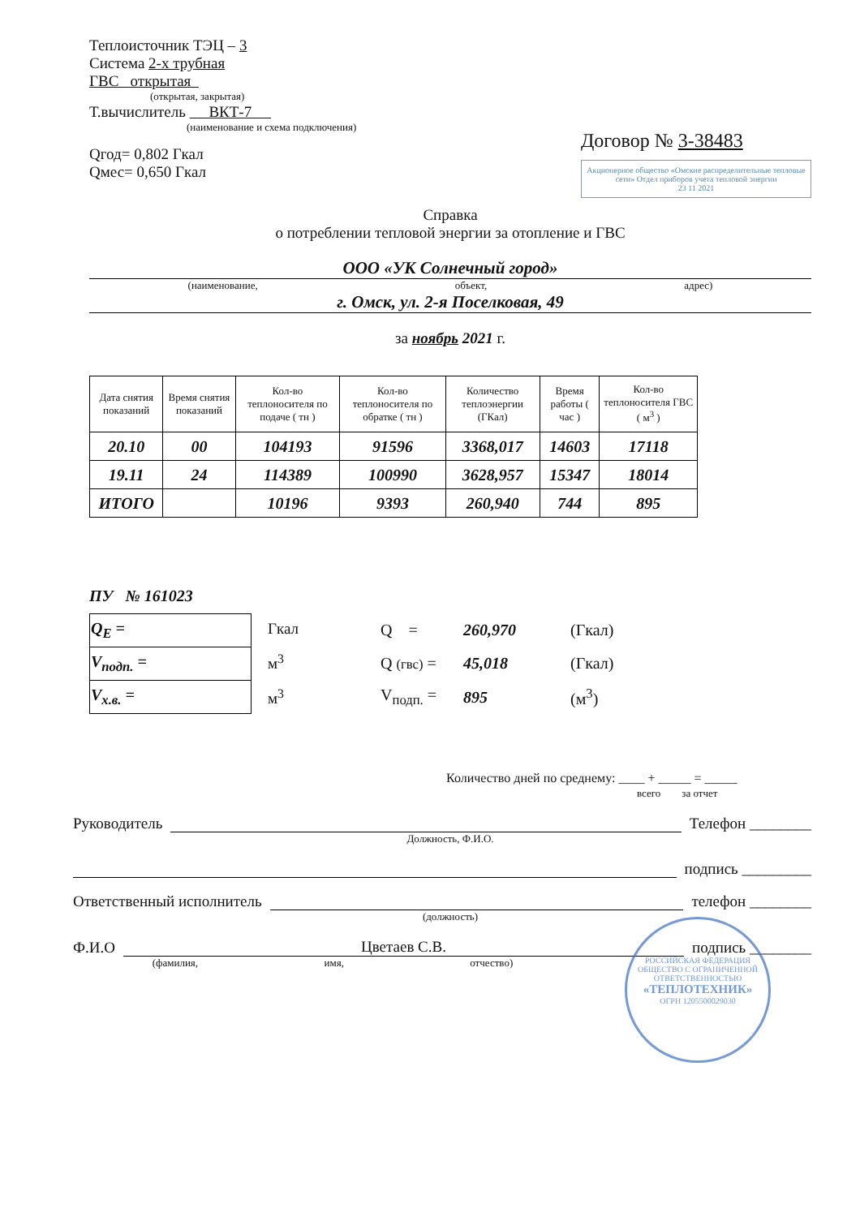Теплоисточник ТЭЦ – 3
Система 2-х трубная
ГВС открытая
(открытая, закрытая)
Т.вычислитель ВКТ-7
(наименование и схема подключения)
Qгод= 0,802 Гкал
Qмес= 0,650 Гкал
Договор № 3-38483
Акционерное общество «Омские распределительные тепловые сети» Отдел приборов учета тепловой энергии
23 11 2021
Справка
о потреблении тепловой энергии за отопление и ГВС
ООО «УК Солнечный город»
(наименование, объект, адрес)
г. Омск, ул. 2-я Поселковая, 49
за ноябрь 2021 г.
| Дата снятия показаний | Время снятия показаний | Кол-во теплоносителя по подаче ( тн ) | Кол-во теплоносителя по обратке ( тн ) | Количество теплоэнергии (ГКал) | Время работы ( час ) | Кол-во теплоносителя ГВС ( м<sup>3</sup> ) |
| --- | --- | --- | --- | --- | --- | --- |
| 20.10 | 00 | 104193 | 91596 | 3368,017 | 14603 | 17118 |
| 19.11 | 24 | 114389 | 100990 | 3628,957 | 15347 | 18014 |
| ИТОГО | | 10196 | 9393 | 260,940 | 744 | 895 |
ПУ № 161023
| Q<sub>E</sub> = |
| V<sub>подп.</sub> = |
| V<sub>х.в.</sub> = |
Гкал
м<sup>3</sup>
м<sup>3</sup>
| Q = | 260,970 | (Гкал) |
| Q (гвс) = | 45,018 | (Гкал) |
| V<sub>подп.</sub> = | 895 | (м<sup>3</sup>) |
Количество дней по среднему: ____ + _____ = _____
всего за отчет
Руководитель Телефон ________
Должность, Ф.И.О.
подпись _________
Ответственный исполнитель телефон ________
(должность)
Ф.И.О Цветаев С.В. подпись ________
(фамилия, имя, отчество)
РОССИЙСКАЯ ФЕДЕРАЦИЯ ОБЩЕСТВО С ОГРАНИЧЕННОЙ ОТВЕТСТВЕННОСТЬЮ
«ТЕПЛОТЕХНИК»
ОГРН 1205500029030